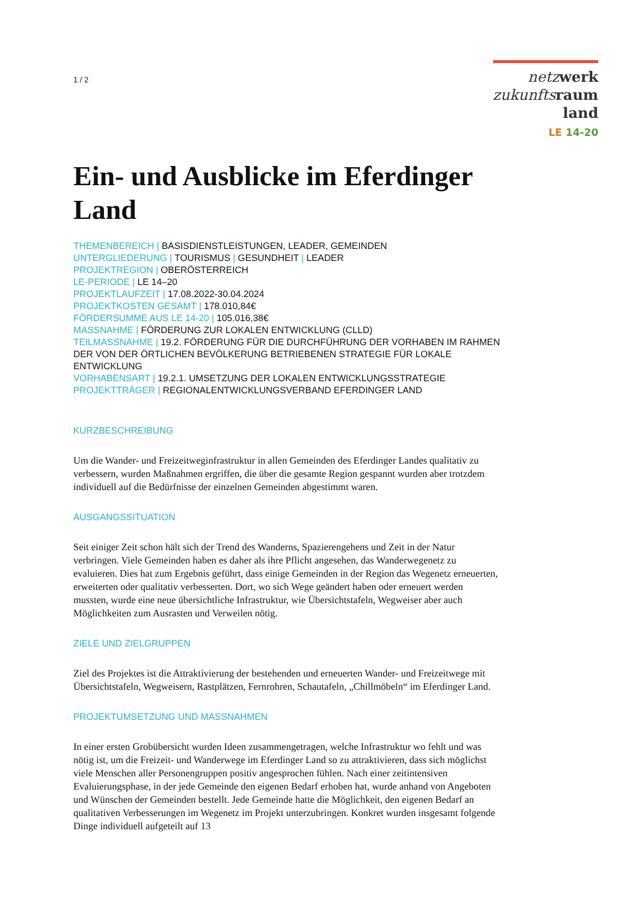1 / 2
netz werk
zukunfts raum
land
LE 14-20
Ein- und Ausblicke im Eferdinger Land
THEMENBEREICH | BASISDIENSTLEISTUNGEN, LEADER, GEMEINDEN
UNTERGLIEDERUNG | TOURISMUS | GESUNDHEIT | LEADER
PROJEKTREGION | OBERÖSTERREICH
LE-PERIODE | LE 14–20
PROJEKTLAUFZEIT | 17.08.2022-30.04.2024
PROJEKTKOSTEN GESAMT | 178.010,84€
FÖRDERSUMME AUS LE 14-20 | 105.016,38€
MASSNAHME | FÖRDERUNG ZUR LOKALEN ENTWICKLUNG (CLLD)
TEILMASSNAHME | 19.2. FÖRDERUNG FÜR DIE DURCHFÜHRUNG DER VORHABEN IM RAHMEN DER VON DER ÖRTLICHEN BEVÖLKERUNG BETRIEBENEN STRATEGIE FÜR LOKALE ENTWICKLUNG
VORHABENSART | 19.2.1. UMSETZUNG DER LOKALEN ENTWICKLUNGSSTRATEGIE
PROJEKTTRÄGER | REGIONALENTWICKLUNGSVERBAND EFERDINGER LAND
KURZBESCHREIBUNG
Um die Wander- und Freizeitweginfrastruktur in allen Gemeinden des Eferdinger Landes qualitativ zu verbessern, wurden Maßnahmen ergriffen, die über die gesamte Region gespannt wurden aber trotzdem individuell auf die Bedürfnisse der einzelnen Gemeinden abgestimmt waren.
AUSGANGSSITUATION
Seit einiger Zeit schon hält sich der Trend des Wanderns, Spazierengehens und Zeit in der Natur verbringen. Viele Gemeinden haben es daher als ihre Pflicht angesehen, das Wanderwegenetz zu evaluieren. Dies hat zum Ergebnis geführt, dass einige Gemeinden in der Region das Wegenetz erneuerten, erweiterten oder qualitativ verbesserten. Dort, wo sich Wege geändert haben oder erneuert werden mussten, wurde eine neue übersichtliche Infrastruktur, wie Übersichtstafeln, Wegweiser aber auch Möglichkeiten zum Ausrasten und Verweilen nötig.
ZIELE UND ZIELGRUPPEN
Ziel des Projektes ist die Attraktivierung der bestehenden und erneuerten Wander- und Freizeitwege mit Übersichtstafeln, Wegweisern, Rastplätzen, Fernrohren, Schautafeln, „Chillmöbeln“ im Eferdinger Land.
PROJEKTUMSETZUNG UND MASSNAHMEN
In einer ersten Grobübersicht wurden Ideen zusammengetragen, welche Infrastruktur wo fehlt und was nötig ist, um die Freizeit- und Wanderwege im Eferdinger Land so zu attraktivieren, dass sich möglichst viele Menschen aller Personengruppen positiv angesprochen fühlen. Nach einer zeitintensiven Evaluierungsphase, in der jede Gemeinde den eigenen Bedarf erhoben hat, wurde anhand von Angeboten und Wünschen der Gemeinden bestellt. Jede Gemeinde hatte die Möglichkeit, den eigenen Bedarf an qualitativen Verbesserungen im Wegenetz im Projekt unterzubringen. Konkret wurden insgesamt folgende Dinge individuell aufgeteilt auf 13